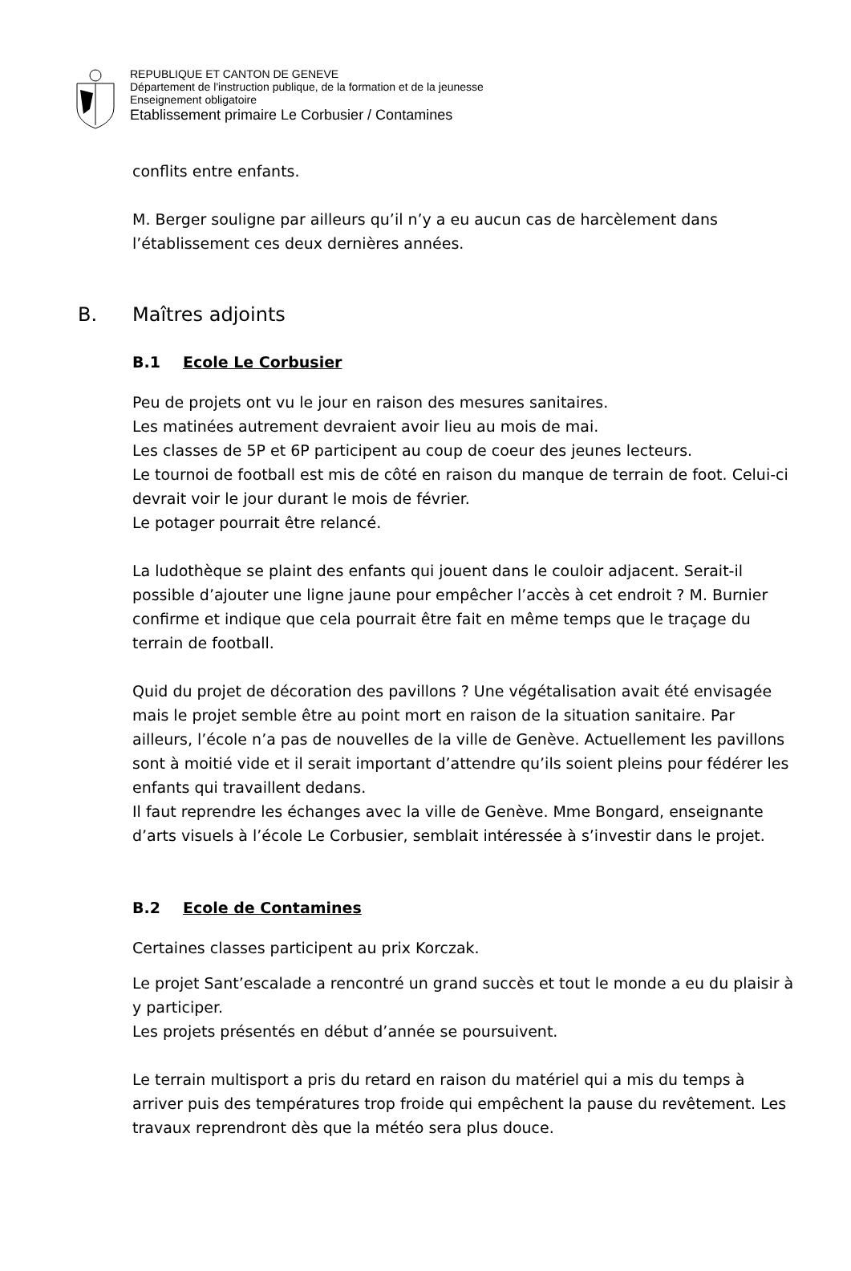REPUBLIQUE ET CANTON DE GENEVE
Département de l'instruction publique, de la formation et de la jeunesse
Enseignement obligatoire
Etablissement primaire Le Corbusier / Contamines
conflits entre enfants.
M. Berger souligne par ailleurs qu’il n’y a eu aucun cas de harcèlement dans l’établissement ces deux dernières années.
B. Maîtres adjoints
B.1 Ecole Le Corbusier
Peu de projets ont vu le jour en raison des mesures sanitaires.
Les matinées autrement devraient avoir lieu au mois de mai.
Les classes de 5P et 6P participent au coup de coeur des jeunes lecteurs.
Le tournoi de football est mis de côté en raison du manque de terrain de foot. Celui-ci devrait voir le jour durant le mois de février.
Le potager pourrait être relancé.
La ludothèque se plaint des enfants qui jouent dans le couloir adjacent. Serait-il possible d’ajouter une ligne jaune pour empêcher l’accès à cet endroit ? M. Burnier confirme et indique que cela pourrait être fait en même temps que le traçage du terrain de football.
Quid du projet de décoration des pavillons ? Une végétalisation avait été envisagée mais le projet semble être au point mort en raison de la situation sanitaire. Par ailleurs, l’école n’a pas de nouvelles de la ville de Genève. Actuellement les pavillons sont à moitié vide et il serait important d’attendre qu’ils soient pleins pour fédérer les enfants qui travaillent dedans.
Il faut reprendre les échanges avec la ville de Genève. Mme Bongard, enseignante d’arts visuels à l’école Le Corbusier, semblait intéressée à s’investir dans le projet.
B.2 Ecole de Contamines
Certaines classes participent au prix Korczak.
Le projet Sant’escalade a rencontré un grand succès et tout le monde a eu du plaisir à y participer.
Les projets présentés en début d’année se poursuivent.
Le terrain multisport a pris du retard en raison du matériel qui a mis du temps à arriver puis des températures trop froide qui empêchent la pause du revêtement. Les travaux reprendront dès que la météo sera plus douce.